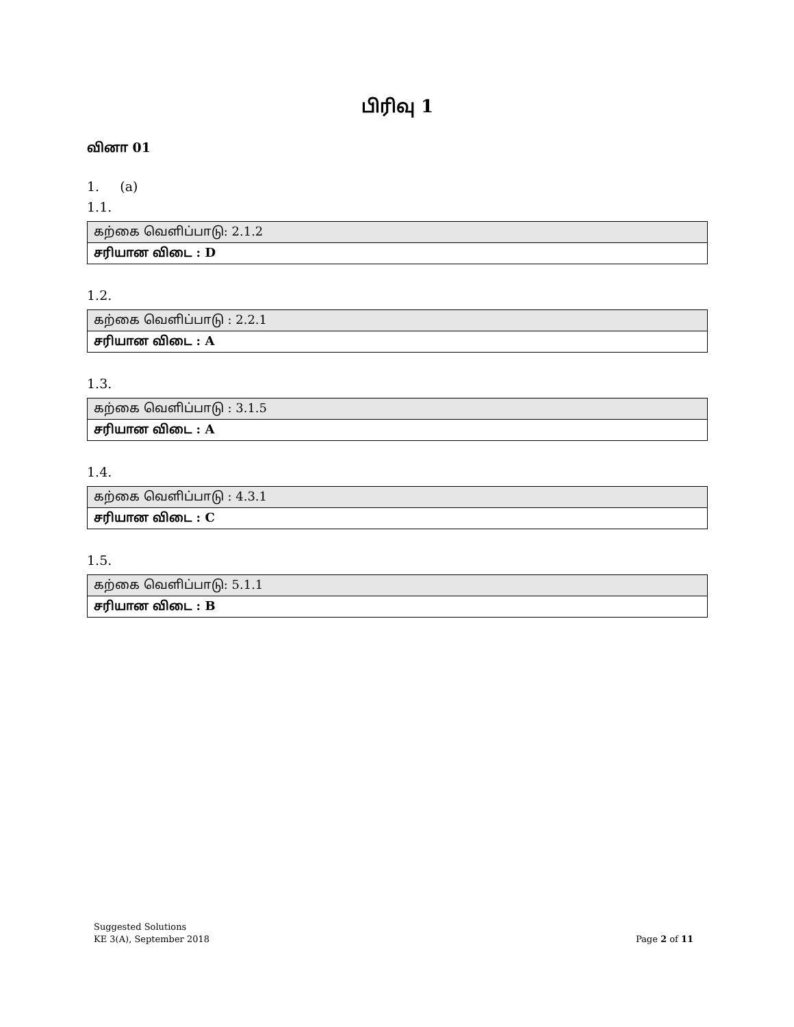பிரிவு 1
வினா 01
1. (a)
1.1.
| கற்கை வெளிப்பாடு: 2.1.2 |
| சரியான விடை : D |
1.2.
| கற்கை வெளிப்பாடு : 2.2.1 |
| சரியான விடை : A |
1.3.
| கற்கை வெளிப்பாடு : 3.1.5 |
| சரியான விடை : A |
1.4.
| கற்கை வெளிப்பாடு : 4.3.1 |
| சரியான விடை : C |
1.5.
| கற்கை வெளிப்பாடு: 5.1.1 |
| சரியான விடை : B |
Suggested Solutions
KE 3(A), September 2018
Page 2 of 11